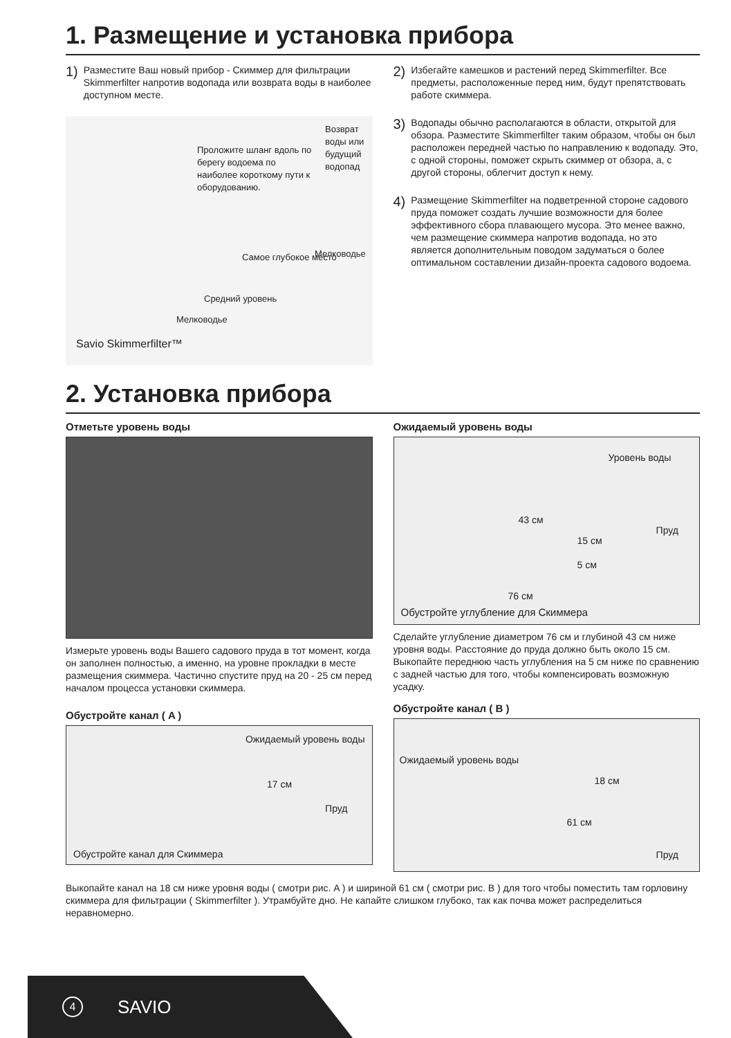1. Размещение и установка прибора
1)
Разместите Ваш новый прибор - Скиммер для фильтрации Skimmerfilter напротив водопада или возврата воды в наиболее доступном месте.
Проложите шланг вдоль по берегу водоема по наиболее короткому пути к оборудованию.
Возврат воды или будущий водопад
Самое глубокое место Мелководье
Средний уровень
Мелководье
Savio Skimmerfilter™
2)
Избегайте камешков и растений перед Skimmerfilter. Все предметы, расположенные перед ним, будут препятствовать работе скиммера.
3)
Водопады обычно располагаются в области, открытой для обзора. Разместите Skimmerfilter таким образом, чтобы он был расположен передней частью по направлению к водопаду. Это, с одной стороны, поможет скрыть скиммер от обзора, а, с другой стороны, облегчит доступ к нему.
4)
Размещение Skimmerfilter на подветренной стороне садового пруда поможет создать лучшие возможности для более эффективного сбора плавающего мусора. Это менее важно, чем размещение скиммера напротив водопада, но это является дополнительным поводом задуматься о более оптимальном составлении дизайн-проекта садового водоема.
2. Установка прибора
Отметьте уровень воды
Измерьте уровень воды Вашего садового пруда в тот момент, когда он заполнен полностью, а именно, на уровне прокладки в месте размещения скиммера. Частично спустите пруд на 20 - 25 см перед началом процесса установки скиммера.
Обустройте канал ( A )
Ожидаемый уровень воды
17 см
Пруд
Обустройте канал для Скиммера
Ожидаемый уровень воды
Уровень воды
43 см
15 см
Пруд
5 см
76 см
Обустройте углубление для Скиммера
Сделайте углубление диаметром 76 см и глубиной 43 см ниже уровня воды. Расстояние до пруда должно быть около 15 см. Выкопайте переднюю часть углубления на 5 см ниже по сравнению с задней частью для того, чтобы компенсировать возможную усадку.
Обустройте канал ( B )
Ожидаемый уровень воды
18 см
61 см
Пруд
Выкопайте канал на 18 см ниже уровня воды ( смотри рис. A ) и шириной 61 см ( смотри рис. B ) для того чтобы поместить там горловину скиммера для фильтрации ( Skimmerfilter ). Утрамбуйте дно. Не капайте слишком глубоко, так как почва может распределиться неравномерно.
4 SAVIO